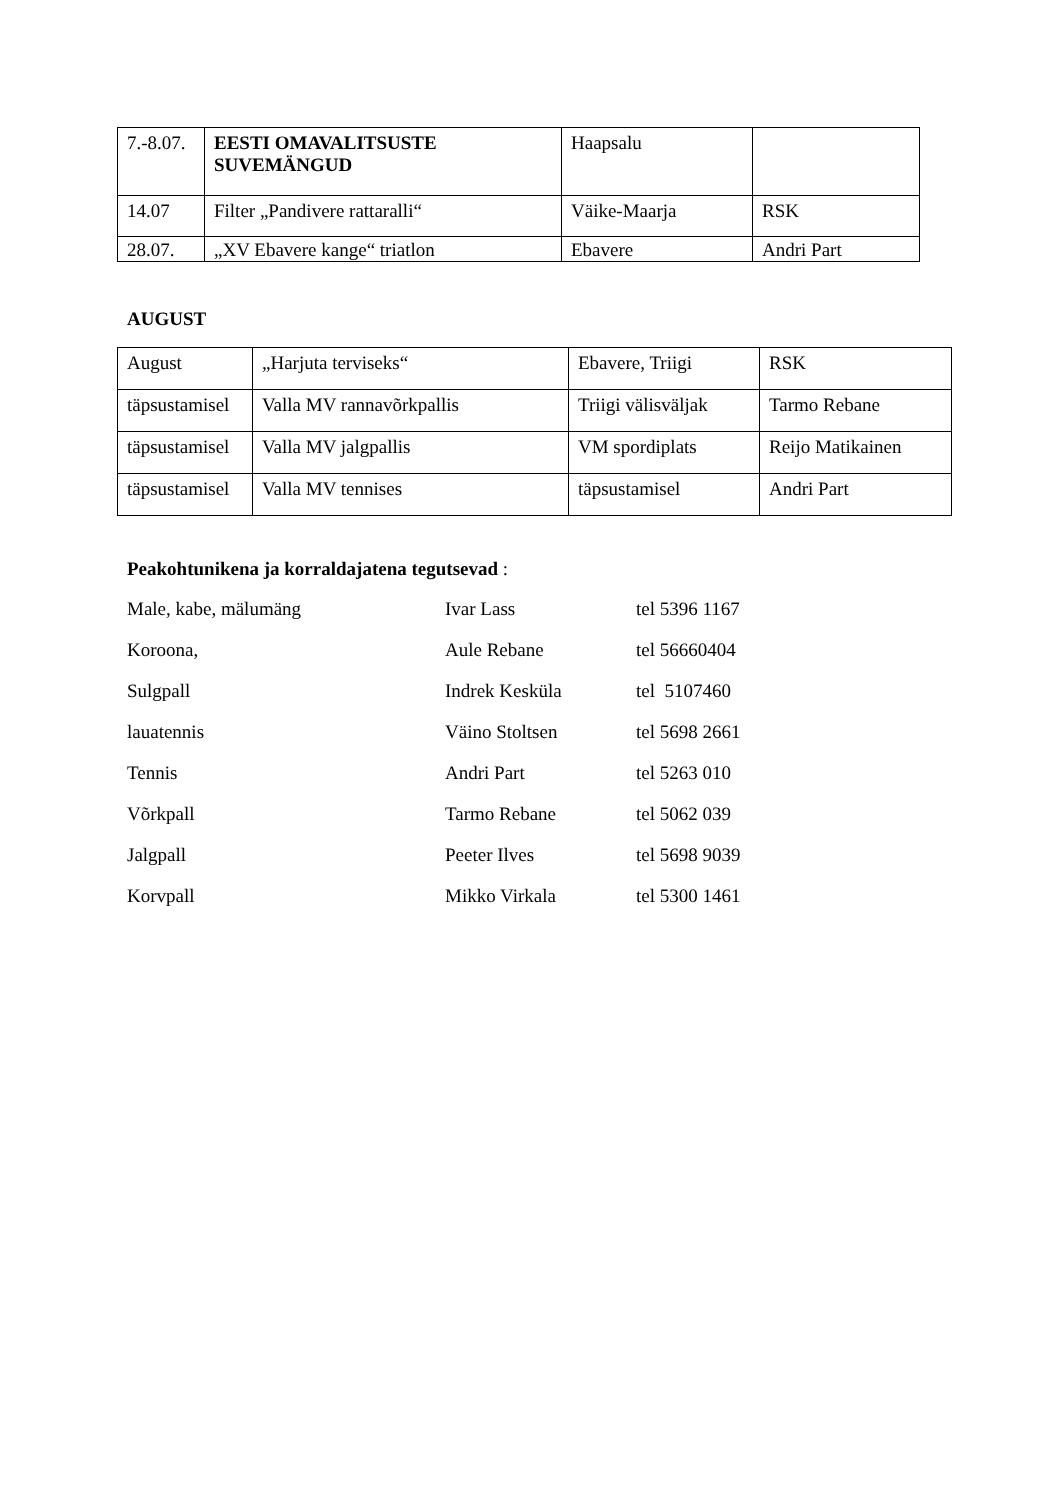| 7.-8.07. | EESTI OMAVALITSUSTE SUVEMÄNGUD | Haapsalu | |
| 14.07 | Filter „Pandivere rattaralli“ | Väike-Maarja | RSK |
| 28.07. | „XV Ebavere kange“ triatlon | Ebavere | Andri Part |
AUGUST
| August | „Harjuta terviseks“ | Ebavere, Triigi | RSK |
| täpsustamisel | Valla MV rannavõrkpallis | Triigi välisväljak | Tarmo Rebane |
| täpsustamisel | Valla MV jalgpallis | VM spordiplats | Reijo Matikainen |
| täpsustamisel | Valla MV tennises | täpsustamisel | Andri Part |
Peakohtunikena ja korraldajatena tegutsevad :
Male, kabe, mälumäng Ivar Lass tel 5396 1167
Koroona, Aule Rebane tel 56660404
Sulgpall Indrek Kesküla tel 5107460
lauatennis Väino Stoltsen tel 5698 2661
Tennis Andri Part tel 5263 010
Võrkpall Tarmo Rebane tel 5062 039
Jalgpall Peeter Ilves tel 5698 9039
Korvpall Mikko Virkala tel 5300 1461